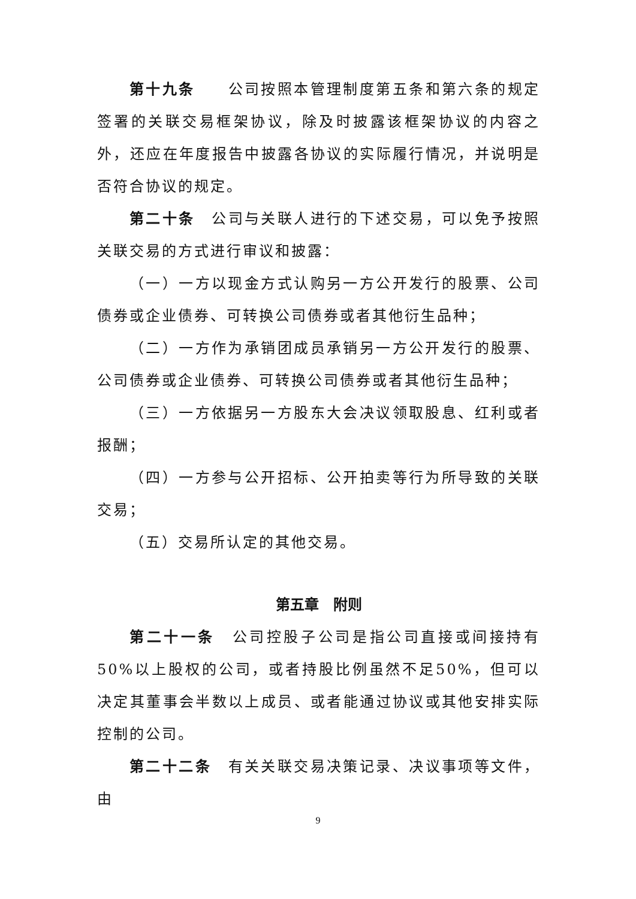第十九条　　公司按照本管理制度第五条和第六条的规定签署的关联交易框架协议，除及时披露该框架协议的内容之外，还应在年度报告中披露各协议的实际履行情况，并说明是否符合协议的规定。
第二十条　公司与关联人进行的下述交易，可以免予按照关联交易的方式进行审议和披露：
（一）一方以现金方式认购另一方公开发行的股票、公司债券或企业债券、可转换公司债券或者其他衍生品种；
（二）一方作为承销团成员承销另一方公开发行的股票、公司债券或企业债券、可转换公司债券或者其他衍生品种；
（三）一方依据另一方股东大会决议领取股息、红利或者报酬；
（四）一方参与公开招标、公开拍卖等行为所导致的关联交易；
（五）交易所认定的其他交易。
第五章　附则
第二十一条　公司控股子公司是指公司直接或间接持有50%以上股权的公司，或者持股比例虽然不足50%，但可以决定其董事会半数以上成员、或者能通过协议或其他安排实际控制的公司。
第二十二条　有关关联交易决策记录、决议事项等文件，由
9